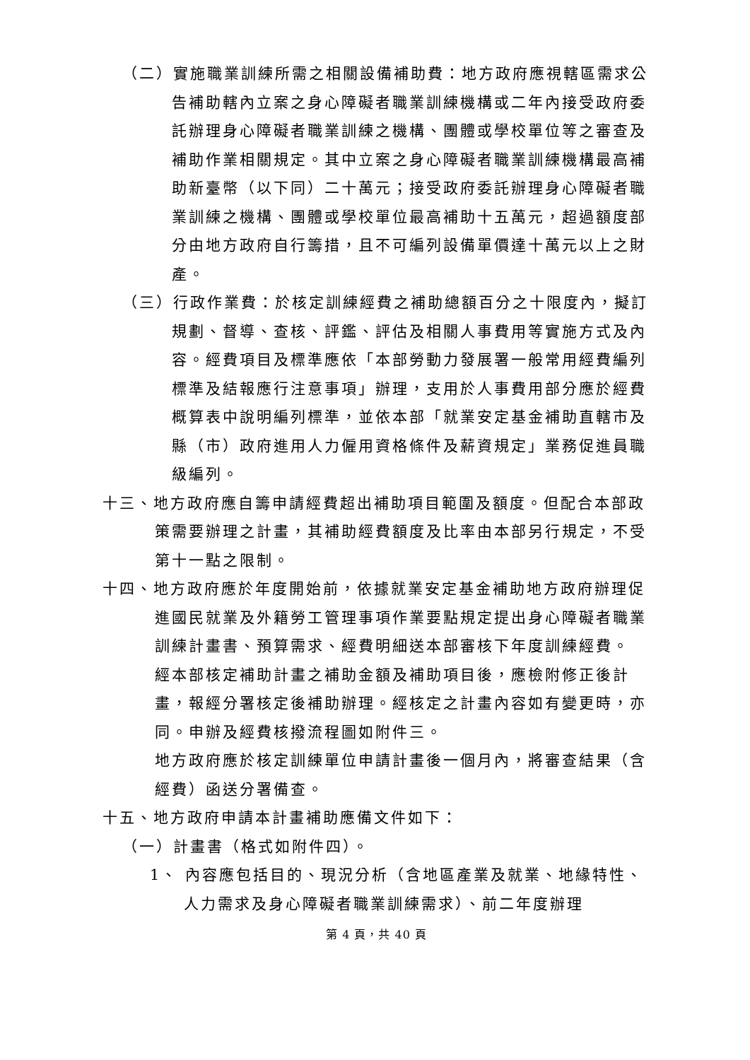（二）實施職業訓練所需之相關設備補助費：地方政府應視轄區需求公告補助轄內立案之身心障礙者職業訓練機構或二年內接受政府委託辦理身心障礙者職業訓練之機構、團體或學校單位等之審查及補助作業相關規定。其中立案之身心障礙者職業訓練機構最高補助新臺幣（以下同）二十萬元；接受政府委託辦理身心障礙者職業訓練之機構、團體或學校單位最高補助十五萬元，超過額度部分由地方政府自行籌措，且不可編列設備單價達十萬元以上之財產。
（三）行政作業費：於核定訓練經費之補助總額百分之十限度內，擬訂規劃、督導、查核、評鑑、評估及相關人事費用等實施方式及內容。經費項目及標準應依「本部勞動力發展署一般常用經費編列標準及結報應行注意事項」辦理，支用於人事費用部分應於經費概算表中說明編列標準，並依本部「就業安定基金補助直轄市及縣（市）政府進用人力僱用資格條件及薪資規定」業務促進員職級編列。
十三、地方政府應自籌申請經費超出補助項目範圍及額度。但配合本部政策需要辦理之計畫，其補助經費額度及比率由本部另行規定，不受第十一點之限制。
十四、地方政府應於年度開始前，依據就業安定基金補助地方政府辦理促進國民就業及外籍勞工管理事項作業要點規定提出身心障礙者職業訓練計畫書、預算需求、經費明細送本部審核下年度訓練經費。
經本部核定補助計畫之補助金額及補助項目後，應檢附修正後計畫，報經分署核定後補助辦理。經核定之計畫內容如有變更時，亦同。申辦及經費核撥流程圖如附件三。
地方政府應於核定訓練單位申請計畫後一個月內，將審查結果（含經費）函送分署備查。
十五、地方政府申請本計畫補助應備文件如下：
（一）計畫書（格式如附件四）。
1、 內容應包括目的、現況分析（含地區產業及就業、地緣特性、人力需求及身心障礙者職業訓練需求）、前二年度辦理
第 4 頁，共 40 頁